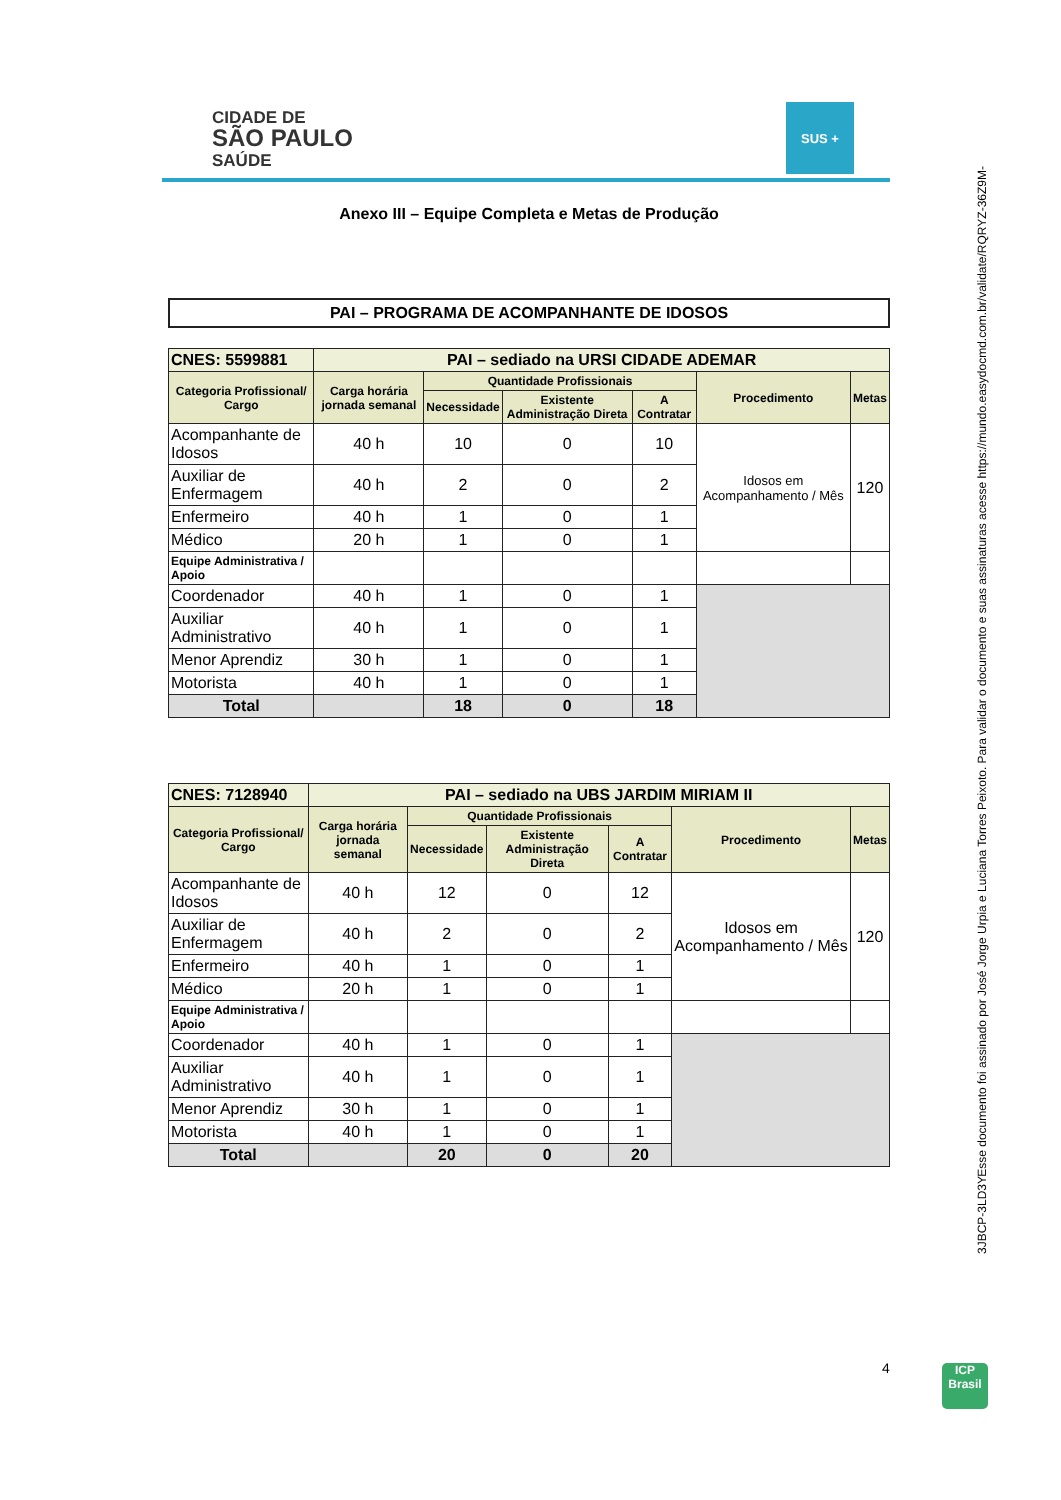CIDADE DE
SÃO PAULO
SAÚDE
SUS +
Anexo III – Equipe Completa e Metas de Produção
PAI – PROGRAMA DE ACOMPANHANTE DE IDOSOS
| CNES: 5599881 | PAI – sediado na URSI CIDADE ADEMAR | | | | | |
| Categoria Profissional/ Cargo | Carga horária jornada semanal | Quantidade Profissionais | | | Procedimento | Metas |
| | | Necessidade | Existente Administração Direta | A Contratar | | |
| Acompanhante de Idosos | 40 h | 10 | 0 | 10 | Idosos em Acompanhamento / Mês | 120 |
| Auxiliar de Enfermagem | 40 h | 2 | 0 | 2 | | |
| Enfermeiro | 40 h | 1 | 0 | 1 | | |
| Médico | 20 h | 1 | 0 | 1 | | |
| Equipe Administrativa / Apoio | | | | | | |
| Coordenador | 40 h | 1 | 0 | 1 | | |
| Auxiliar Administrativo | 40 h | 1 | 0 | 1 | | |
| Menor Aprendiz | 30 h | 1 | 0 | 1 | | |
| Motorista | 40 h | 1 | 0 | 1 | | |
| Total | | 18 | 0 | 18 | | |
| CNES: 7128940 | PAI – sediado na UBS JARDIM MIRIAM II | | | | | |
| Categoria Profissional/ Cargo | Carga horária jornada semanal | Quantidade Profissionais | | | Procedimento | Metas |
| | | Necessidade | Existente Administração Direta | A Contratar | | |
| Acompanhante de Idosos | 40 h | 12 | 0 | 12 | Idosos em Acompanhamento / Mês | 120 |
| Auxiliar de Enfermagem | 40 h | 2 | 0 | 2 | | |
| Enfermeiro | 40 h | 1 | 0 | 1 | | |
| Médico | 20 h | 1 | 0 | 1 | | |
| Equipe Administrativa / Apoio | | | | | | |
| Coordenador | 40 h | 1 | 0 | 1 | | |
| Auxiliar Administrativo | 40 h | 1 | 0 | 1 | | |
| Menor Aprendiz | 30 h | 1 | 0 | 1 | | |
| Motorista | 40 h | 1 | 0 | 1 | | |
| Total | | 20 | 0 | 20 | | |
Esse documento foi assinado por José Jorge Urpia e Luciana Torres Peixoto. Para validar o documento e suas assinaturas acesse https://mundo.easydocmd.com.br/validate/RQRYZ-36Z9M-
3JBCP-3LD3Y
4
ICP
Brasil